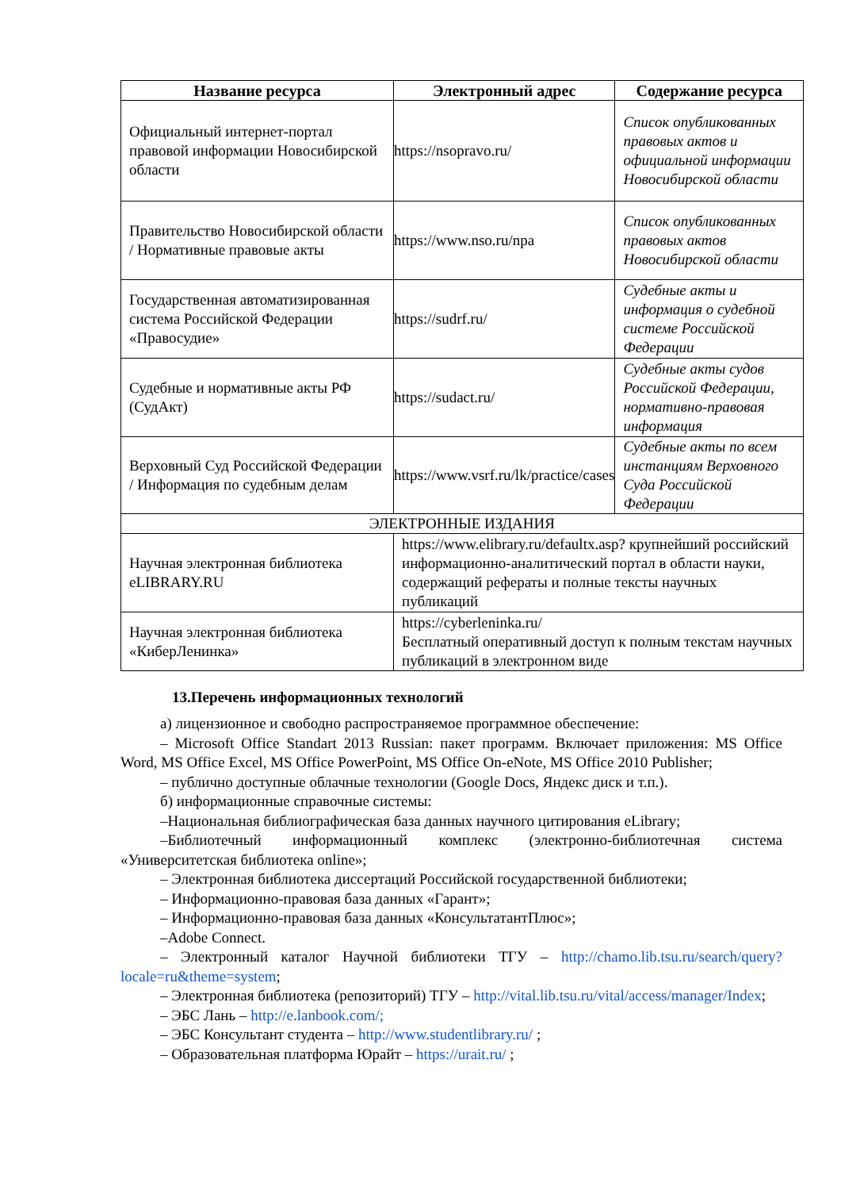| Название ресурса | Электронный адрес | Содержание ресурса |
| --- | --- | --- |
| Официальный интернет-портал правовой информации Новосибирской области | https://nsopravo.ru/ | Список опубликованных правовых актов и официальной информации Новосибирской области |
| Правительство Новосибирской области / Нормативные правовые акты | https://www.nso.ru/npa | Список опубликованных правовых актов Новосибирской области |
| Государственная автоматизированная система Российской Федерации «Правосудие» | https://sudrf.ru/ | Судебные акты и информация о судебной системе Российской Федерации |
| Судебные и нормативные акты РФ (СудАкт) | https://sudact.ru/ | Судебные акты судов Российской Федерации, нормативно-правовая информация |
| Верховный Суд Российской Федерации / Информация по судебным делам | https://www.vsrf.ru/lk/practice/cases | Судебные акты по всем инстанциям Верховного Суда Российской Федерации |
| ЭЛЕКТРОННЫЕ ИЗДАНИЯ | | |
| Научная электронная библиотека eLIBRARY.RU | https://www.elibrary.ru/defaultx.asp ? крупнейший российский информационно-аналитический портал в области науки, содержащий рефераты и полные тексты научных публикаций | |
| Научная электронная библиотека «КиберЛенинка» | https://cyberleninka.ru/ Бесплатный оперативный доступ к полным текстам научных публикаций в электронном виде | |
13.Перечень информационных технологий
а) лицензионное и свободно распространяемое программное обеспечение:
– Microsoft Office Standart 2013 Russian: пакет программ. Включает приложения: MS Office Word, MS Office Excel, MS Office PowerPoint, MS Office On-eNote, MS Office 2010 Publisher;
– публично доступные облачные технологии (Google Docs, Яндекс диск и т.п.).
б) информационные справочные системы:
–Национальная библиографическая база данных научного цитирования eLibrary;
–Библиотечный информационный комплекс (электронно-библиотечная система «Университетская библиотека online»;
– Электронная библиотека диссертаций Российской государственной библиотеки;
– Информационно-правовая база данных «Гарант»;
– Информационно-правовая база данных «КонсультатантПлюс»;
–Adobe Connect.
– Электронный каталог Научной библиотеки ТГУ – http://chamo.lib.tsu.ru/search/query?locale=ru&theme=system;
– Электронная библиотека (репозиторий) ТГУ – http://vital.lib.tsu.ru/vital/access/manager/Index;
– ЭБС Лань – http://e.lanbook.com/;
– ЭБС Консультант студента – http://www.studentlibrary.ru/ ;
– Образовательная платформа Юрайт – https://urait.ru/ ;